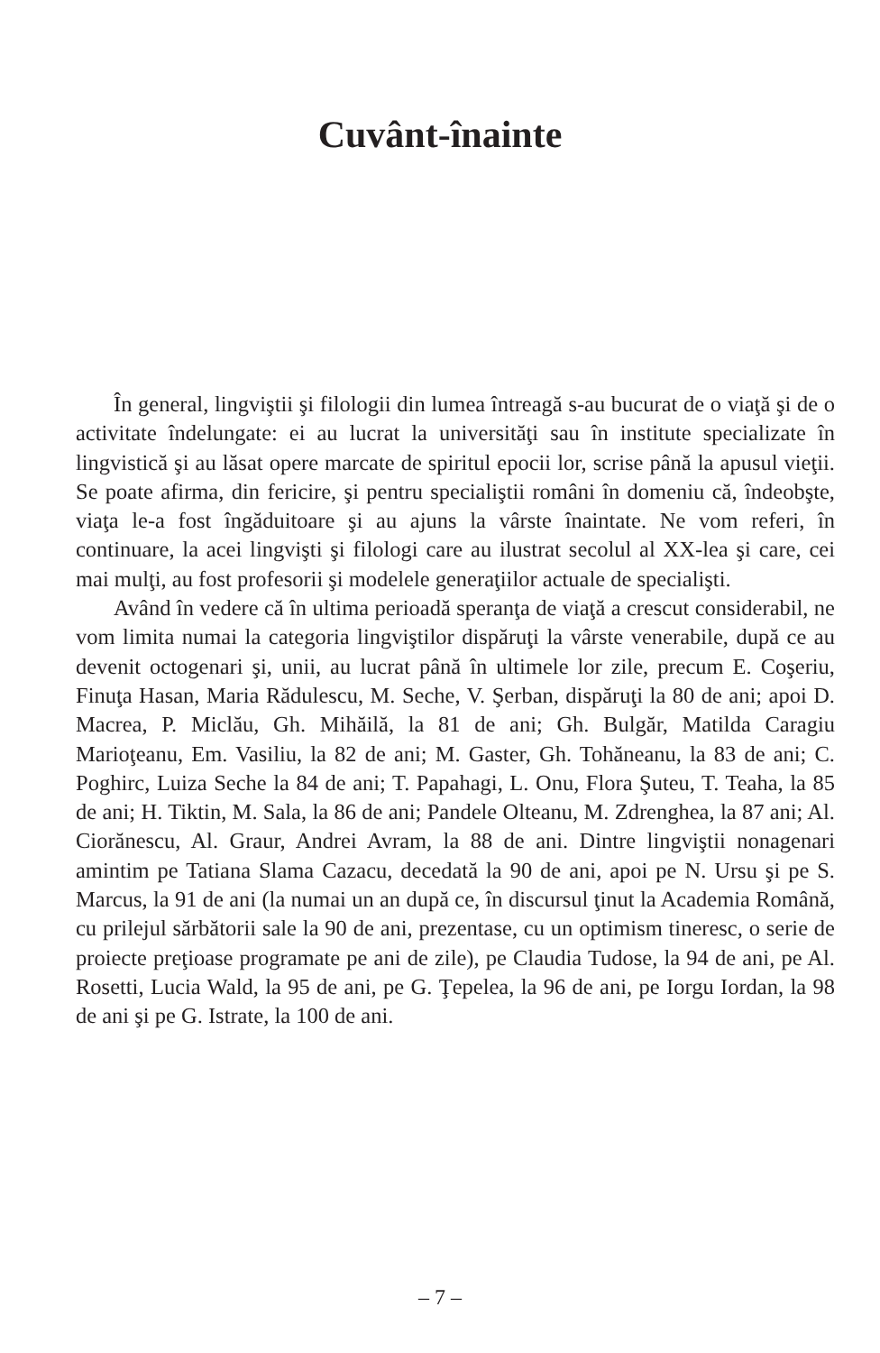Cuvânt-înainte
În general, lingviştii şi filologii din lumea întreagă s-au bucurat de o viaţă şi de o activitate îndelungate: ei au lucrat la universităţi sau în institute specializate în lingvistică şi au lăsat opere marcate de spiritul epocii lor, scrise până la apusul vieţii. Se poate afirma, din fericire, şi pentru specialiştii români în domeniu că, îndeobşte, viaţa le-a fost îngăduitoare şi au ajuns la vârste înaintate. Ne vom referi, în continuare, la acei lingvişti şi filologi care au ilustrat secolul al XX-lea şi care, cei mai mulţi, au fost profesorii şi modelele generaţiilor actuale de specialişti.
Având în vedere că în ultima perioadă speranţa de viaţă a crescut considerabil, ne vom limita numai la categoria lingviştilor dispăruţi la vârste venerabile, după ce au devenit octogenari şi, unii, au lucrat până în ultimele lor zile, precum E. Coşeriu, Finuţa Hasan, Maria Rădulescu, M. Seche, V. Şerban, dispăruţi la 80 de ani; apoi D. Macrea, P. Miclău, Gh. Mihăilă, la 81 de ani; Gh. Bulgăr, Matilda Caragiu Marioţeanu, Em. Vasiliu, la 82 de ani; M. Gaster, Gh. Tohăneanu, la 83 de ani; C. Poghirc, Luiza Seche la 84 de ani; T. Papahagi, L. Onu, Flora Şuteu, T. Teaha, la 85 de ani; H. Tiktin, M. Sala, la 86 de ani; Pandele Olteanu, M. Zdrenghea, la 87 ani; Al. Ciorănescu, Al. Graur, Andrei Avram, la 88 de ani. Dintre lingviştii nonagenari amintim pe Tatiana Slama Cazacu, decedată la 90 de ani, apoi pe N. Ursu şi pe S. Marcus, la 91 de ani (la numai un an după ce, în discursul ţinut la Academia Română, cu prilejul sărbătorii sale la 90 de ani, prezentase, cu un optimism tineresc, o serie de proiecte preţioase programate pe ani de zile), pe Claudia Tudose, la 94 de ani, pe Al. Rosetti, Lucia Wald, la 95 de ani, pe G. Ţepelea, la 96 de ani, pe Iorgu Iordan, la 98 de ani şi pe G. Istrate, la 100 de ani.
– 7 –